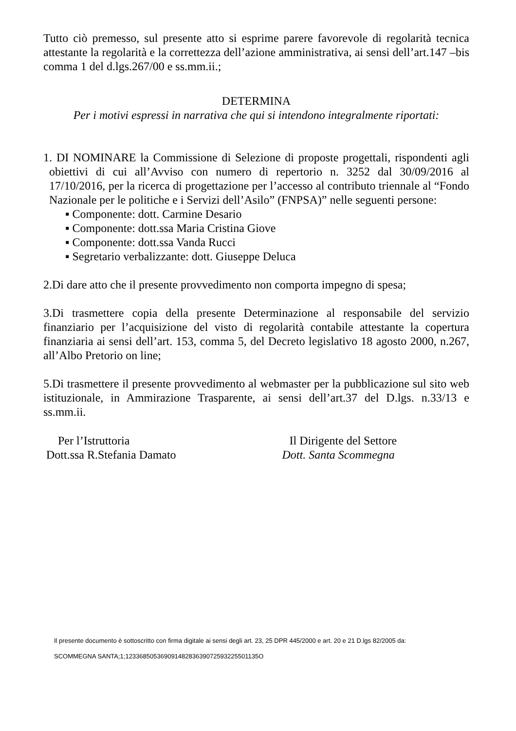Tutto ciò premesso, sul presente atto si esprime parere favorevole di regolarità tecnica attestante la regolarità e la correttezza dell’azione amministrativa, ai sensi dell’art.147 –bis comma 1 del d.lgs.267/00 e ss.mm.ii.;
DETERMINA
Per i motivi espressi in narrativa che qui si intendono integralmente riportati:
1. DI NOMINARE la Commissione di Selezione di proposte progettali, rispondenti agli obiettivi di cui all’Avviso con numero di repertorio n. 3252 dal 30/09/2016 al 17/10/2016, per la ricerca di progettazione per l’accesso al contributo triennale al “Fondo Nazionale per le politiche e i Servizi dell’Asilo” (FNPSA)” nelle seguenti persone:
▪ Componente: dott. Carmine Desario
▪ Componente: dott.ssa Maria Cristina Giove
▪ Componente: dott.ssa Vanda Rucci
▪ Segretario verbalizzante: dott. Giuseppe Deluca
2.Di dare atto che il presente provvedimento non comporta impegno di spesa;
3.Di trasmettere copia della presente Determinazione al responsabile del servizio finanziario per l’acquisizione del visto di regolarità contabile attestante la copertura finanziaria ai sensi dell’art. 153, comma 5, del Decreto legislativo 18 agosto 2000, n.267, all’Albo Pretorio on line;
5.Di trasmettere il presente provvedimento al webmaster per la pubblicazione sul sito web istituzionale, in Ammirazione Trasparente, ai sensi dell’art.37 del D.lgs. n.33/13 e ss.mm.ii.
Per l’Istruttoria
Dott.ssa R.Stefania Damato
Il Dirigente del Settore
Dott. Santa Scommegna
Il presente documento è sottoscritto con firma digitale ai sensi degli art. 23, 25 DPR 445/2000 e art. 20 e 21 D.lgs 82/2005 da:
SCOMMEGNA SANTA;1;12336850536909148283639072593225501135O